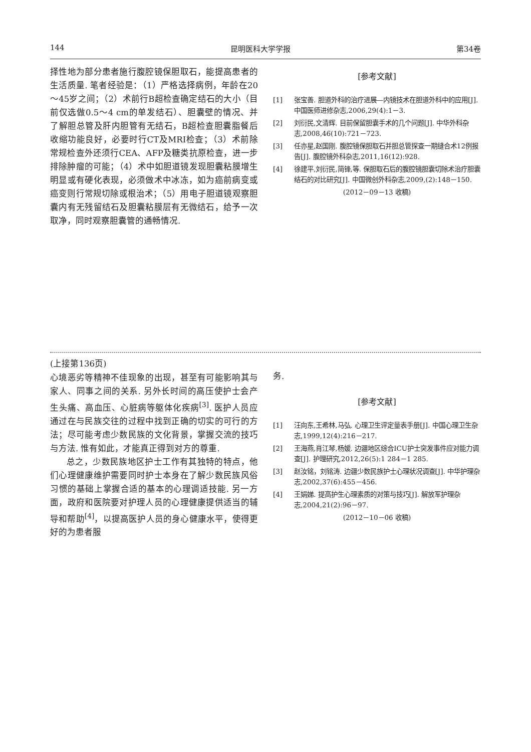144 昆明医科大学学报 第34卷
择性地为部分患者施行腹腔镜保胆取石，能提高患者的生活质量. 笔者经验是：（1）严格选择病例，年龄在20～45岁之间；（2）术前行B超检查确定结石的大小（目前仅选做0.5～4 cm的单发结石）、胆囊壁的情况、并了解胆总管及肝内胆管有无结石，B超检查胆囊脂餐后收缩功能良好，必要时行CT及MRI检查；（3）术前除常规检查外还须行CEA、AFP及糖类抗原检查，进一步排除肿瘤的可能；（4）术中如胆道镜发现胆囊粘膜增生明显或有硬化表现，必须做术中冰冻，如为癌前病变或癌变则行常规切除或根治术；（5）用电子胆道镜观察胆囊内有无残留结石及胆囊粘膜层有无微结石，给予一次取净，同时观察胆囊管的通畅情况.
[参考文献]
[1] 张宝善. 胆道外科的治疗进展—内镜技术在胆道外科中的应用[J]. 中国医师进修杂志,2006,29(4):1－3.
[2] 刘衍民,文清辉. 目前保留胆囊手术的几个问题[J]. 中华外科杂志,2008,46(10):721－723.
[3] 任亦星,赵国刚. 腹腔镜保胆取石并胆总管探查一期缝合术12例报告[J]. 腹腔镜外科杂志,2011,16(12):928.
[4] 徐建平,刘衍民,简锋,等. 保胆取石后的腹腔镜胆囊切除术治疗胆囊结石的对比研究[J]. 中国微创外科杂志,2009,(2):148－150.
(2012－09－13 收稿)
(上接第136页)
心境恶劣等精神不佳现象的出现，甚至有可能影响其与家人、同事之间的关系. 另外长时间的高压使护士会产生头痛、高血压、心脏病等躯体化疾病<sup>[3]</sup>. 医护人员应通过在与民族交往的过程中找到正确的切实的可行的方法；尽可能考虑少数民族的文化背景，掌握交流的技巧与方法. 惟有如此，才能真正得到对方的尊重.
总之，少数民族地区护士工作有其独特的特点，他们心理健康维护需要同时护士本身在了解少数民族风俗习惯的基础上掌握合适的基本的心理调适技能. 另一方面，政府和医院要对护理人员的心理健康提供适当的辅导和帮助<sup>[4]</sup>，以提高医护人员的身心健康水平，使得更好的为患者服
务.
[参考文献]
[1] 汪向东,王希林,马弘. 心理卫生评定量表手册[J]. 中国心理卫生杂志,1999,12(4):216－217.
[2] 王海燕,肖江琴,杨媛. 边疆地区综合ICU护士突发事件应对能力调查[J]. 护理研究,2012,26(5):1 284－1 285.
[3] 赵汝铭，刘铭涛. 边疆少数民族护士心理状况调查[J]. 中华护理杂志,2002,37(6):455－456.
[4] 王娟娣. 提高护生心理素质的对策与技巧[J]. 解放军护理杂志,2004,21(2):96－97.
(2012－10－06 收稿)